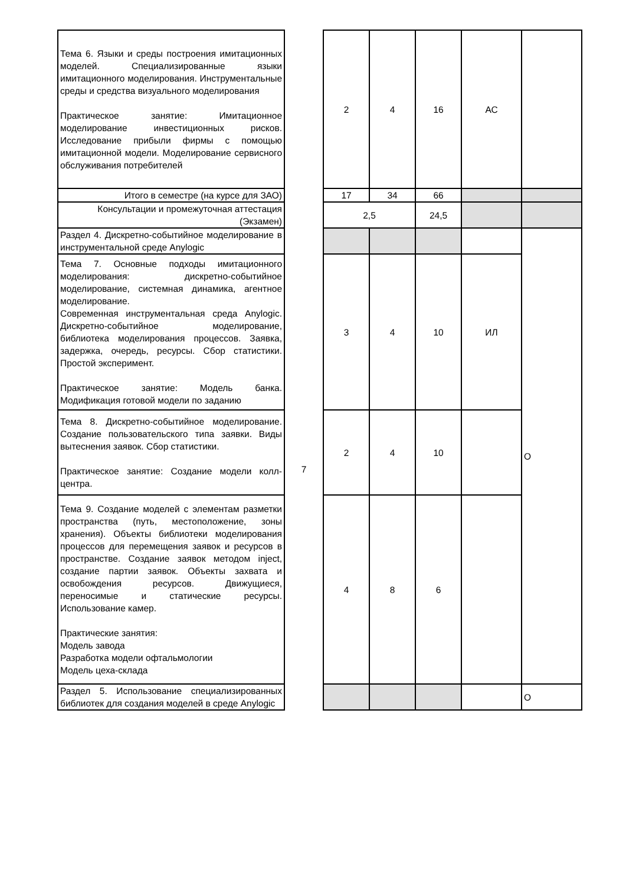| Тема 6. Языки и среды построения имитационных моделей. Специализированные языки имитационного моделирования. Инструментальные среды и средства визуального моделирования Практическое занятие: Имитационное моделирование инвестиционных рисков. Исследование прибыли фирмы с помощью имитационной модели. Моделирование сервисного обслуживания потребителей | | 2 | 4 | 16 | АС | |
| Итого в семестре (на курсе для ЗАО) | | 17 | 34 | 66 | | |
| Консультации и промежуточная аттестация (Экзамен) | | 2,5 | | 24,5 | | |
| Раздел 4. Дискретно-событийное моделирование в инструментальной среде Anylogic | 7 | | | | | О |
| Тема 7. Основные подходы имитационного моделирования: дискретно-событийное моделирование, системная динамика, агентное моделирование. Современная инструментальная среда Anylogic. Дискретно-событийное моделирование, библиотека моделирования процессов. Заявка, задержка, очередь, ресурсы. Сбор статистики. Простой эксперимент. Практическое занятие: Модель банка. Модификация готовой модели по заданию | | 3 | 4 | 10 | ИЛ | |
| Тема 8. Дискретно-событийное моделирование. Создание пользовательского типа заявки. Виды вытеснения заявок. Сбор статистики. Практическое занятие: Создание модели колл-центра. | | 2 | 4 | 10 | | |
| Тема 9. Создание моделей с элементам разметки пространства (путь, местоположение, зоны хранения). Объекты библиотеки моделирования процессов для перемещения заявок и ресурсов в пространстве. Создание заявок методом inject, создание партии заявок. Объекты захвата и освобождения ресурсов. Движущиеся, переносимые и статические ресурсы. Использование камер. Практические занятия: Модель завода Разработка модели офтальмологии Модель цеха-склада | | 4 | 8 | 6 | | |
| Раздел 5. Использование специализированных библиотек для создания моделей в среде Anylogic | | | | | | О |